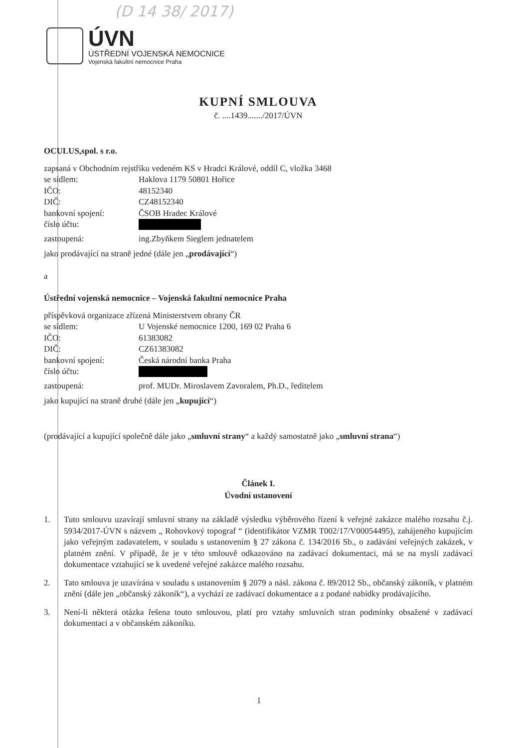(D 14 38/ 2017)
ÚVN
ÚSTŘEDNÍ VOJENSKÁ NEMOCNICE
Vojenská fakultní nemocnice Praha
KUPNÍ SMLOUVA
č. ....1439......./2017/ÚVN
OCULUS,spol. s r.o.
zapsaná v Obchodním rejstříku vedeném KS v Hradci Králové, oddíl C, vložka 3468
se sídlem: Haklova 1179 50801 Hořice
IČO: 48152340
DIČ: CZ48152340
bankovní spojení: ČSOB Hradec Králové
číslo účtu:
zastoupená: ing.Zbyňkem Sieglem jednatelem
jako prodávající na straně jedné (dále jen „prodávající“)
a
Ústřední vojenská nemocnice – Vojenská fakultní nemocnice Praha
příspěvková organizace zřízená Ministerstvem obrany ČR
se sídlem: U Vojenské nemocnice 1200, 169 02 Praha 6
IČO: 61383082
DIČ: CZ61383082
bankovní spojení: Česká národní banka Praha
číslo účtu:
zastoupená: prof. MUDr. Miroslavem Zavoralem, Ph.D., ředitelem
jako kupující na straně druhé (dále jen „kupující“)
(prodávající a kupující společně dále jako „smluvní strany“ a každý samostatně jako „smluvní strana“)
Článek I.
Úvodní ustanovení
1. Tuto smlouvu uzavírají smluvní strany na základě výsledku výběrového řízení k veřejné zakázce malého rozsahu č.j. 5934/2017-ÚVN s názvem „ Rohovkový topograf “ (identifikátor VZMR T002/17/V00054495), zahájeného kupujícím jako veřejným zadavatelem, v souladu s ustanovením § 27 zákona č. 134/2016 Sb., o zadávání veřejných zakázek, v platném znění. V případě, že je v této smlouvě odkazováno na zadávací dokumentaci, má se na mysli zadávací dokumentace vztahující se k uvedené veřejné zakázce malého rozsahu.
2. Tato smlouva je uzavírána v souladu s ustanovením § 2079 a násl. zákona č. 89/2012 Sb., občanský zákoník, v platném znění (dále jen „občanský zákoník“), a vychází ze zadávací dokumentace a z podané nabídky prodávajícího.
3. Není-li některá otázka řešena touto smlouvou, platí pro vztahy smluvních stran podmínky obsažené v zadávací dokumentaci a v občanském zákoníku.
1